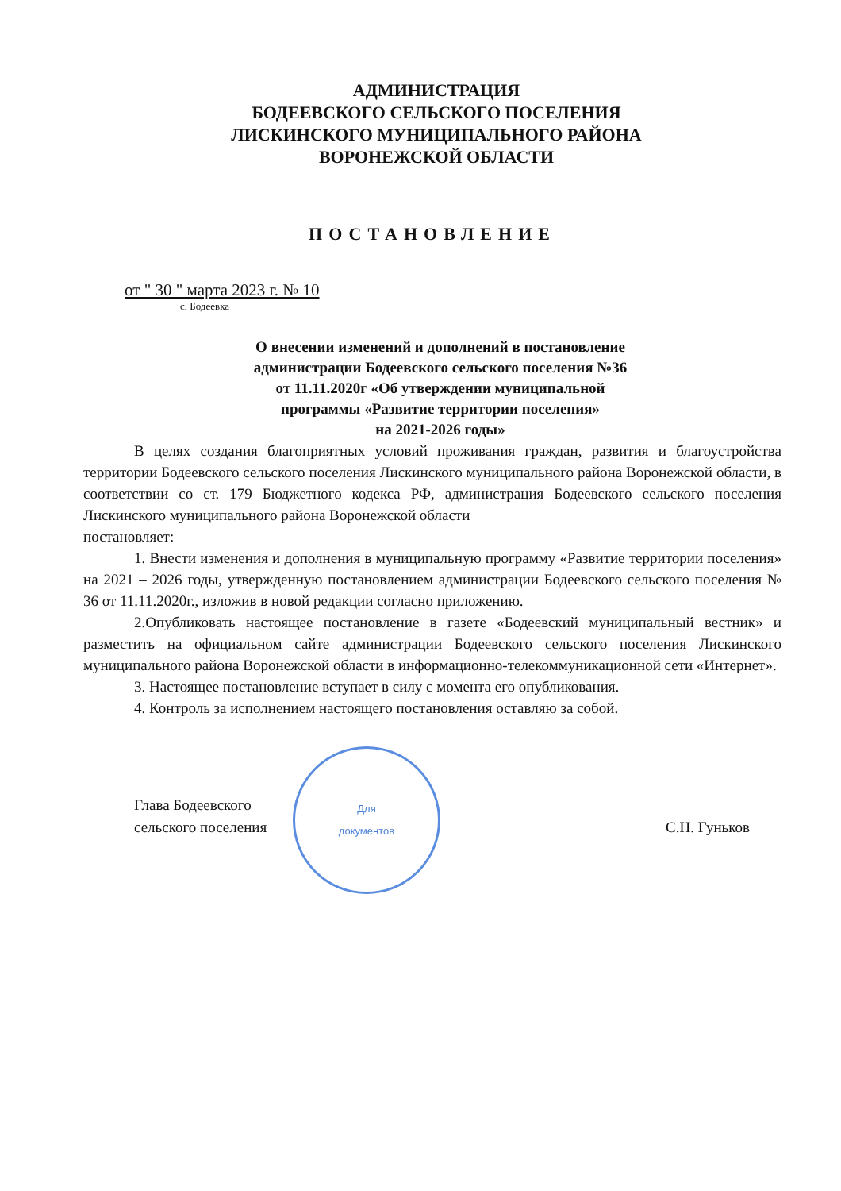АДМИНИСТРАЦИЯ
БОДЕЕВСКОГО СЕЛЬСКОГО ПОСЕЛЕНИЯ
ЛИСКИНСКОГО МУНИЦИПАЛЬНОГО РАЙОНА
ВОРОНЕЖСКОЙ ОБЛАСТИ
ПОСТАНОВЛЕНИЕ
от " 30 " марта 2023 г. № 10
с. Бодеевка
О внесении изменений и дополнений в постановление
администрации Бодеевского сельского поселения №36
от 11.11.2020г «Об утверждении муниципальной
программы «Развитие территории поселения»
на 2021-2026 годы»
В целях создания благоприятных условий проживания граждан, развития и благоустройства территории Бодеевского сельского поселения Лискинского муниципального района Воронежской области, в соответствии со ст. 179 Бюджетного кодекса РФ, администрация Бодеевского сельского поселения Лискинского муниципального района Воронежской области
постановляет:
1. Внести изменения и дополнения в муниципальную программу «Развитие территории поселения» на 2021 – 2026 годы, утвержденную постановлением администрации Бодеевского сельского поселения № 36 от 11.11.2020г., изложив в новой редакции согласно приложению.
2.Опубликовать настоящее постановление в газете «Бодеевский муниципальный вестник» и разместить на официальном сайте администрации Бодеевского сельского поселения Лискинского муниципального района Воронежской области в информационно-телекоммуникационной сети «Интернет».
3. Настоящее постановление вступает в силу с момента его опубликования.
4. Контроль за исполнением настоящего постановления оставляю за собой.
Глава Бодеевского
сельского поселения
Для
документов
С.Н. Гуньков